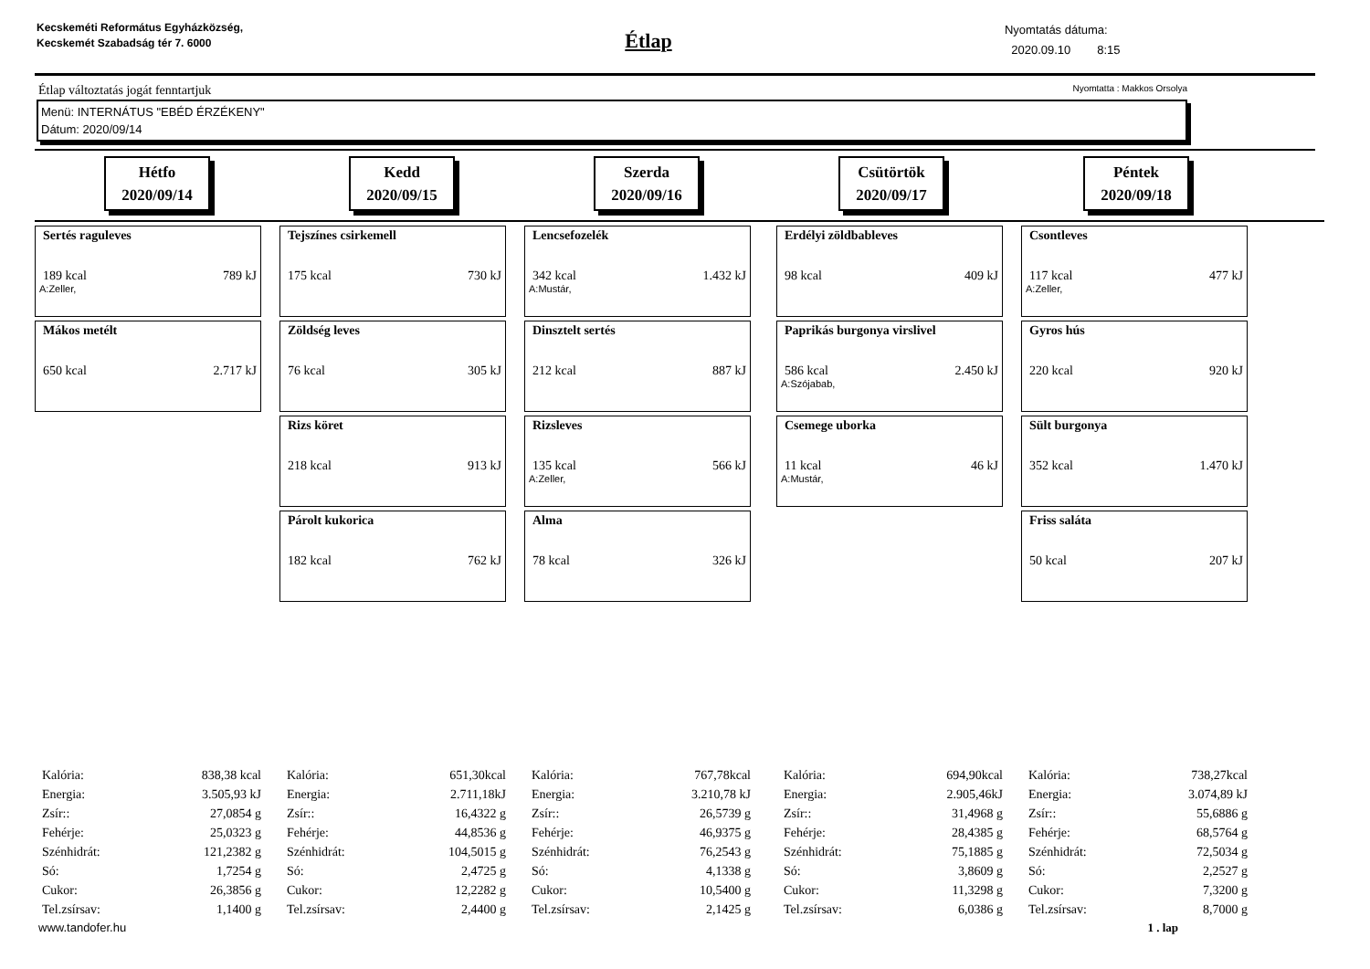Kecskeméti Református Egyházközség, Kecskemét Szabadság tér 7. 6000
Étlap
Nyomtatás dátuma:
2020.09.10 8:15
Étlap változtatás jogát fenntartjuk Nyomtatta : Makkos Orsolya
Menü: INTERNÁTUS "EBÉD ÉRZÉKENY"
Dátum: 2020/09/14
Hétfo
2020/09/14
Kedd
2020/09/15
Szerda
2020/09/16
Csütörtök
2020/09/17
Péntek
2020/09/18
Sertés raguleves
189 kcal 789 kJ
A:Zeller,
Mákos metélt
650 kcal 2.717 kJ
Tejszínes csirkemell
175 kcal 730 kJ
Zöldség leves
76 kcal 305 kJ
Rizs köret
218 kcal 913 kJ
Párolt kukorica
182 kcal 762 kJ
Lencsefozelék
342 kcal 1.432 kJ
A:Mustár,
Dinsztelt sertés
212 kcal 887 kJ
Rizsleves
135 kcal 566 kJ
A:Zeller,
Alma
78 kcal 326 kJ
Erdélyi zöldbableves
98 kcal 409 kJ
Paprikás burgonya virslivel
586 kcal 2.450 kJ
A:Szójabab,
Csemege uborka
11 kcal 46 kJ
A:Mustár,
Csontleves
117 kcal 477 kJ
A:Zeller,
Gyros hús
220 kcal 920 kJ
Sült burgonya
352 kcal 1.470 kJ
Friss saláta
50 kcal 207 kJ
| Kalória: | 838,38 kcal |
| Energia: | 3.505,93 kJ |
| Zsír:: | 27,0854 g |
| Fehérje: | 25,0323 g |
| Szénhidrát: | 121,2382 g |
| Só: | 1,7254 g |
| Cukor: | 26,3856 g |
| Tel.zsírsav: | 1,1400 g |
| Kalória: | 651,30kcal |
| Energia: | 2.711,18kJ |
| Zsír:: | 16,4322 g |
| Fehérje: | 44,8536 g |
| Szénhidrát: | 104,5015 g |
| Só: | 2,4725 g |
| Cukor: | 12,2282 g |
| Tel.zsírsav: | 2,4400 g |
| Kalória: | 767,78kcal |
| Energia: | 3.210,78 kJ |
| Zsír:: | 26,5739 g |
| Fehérje: | 46,9375 g |
| Szénhidrát: | 76,2543 g |
| Só: | 4,1338 g |
| Cukor: | 10,5400 g |
| Tel.zsírsav: | 2,1425 g |
| Kalória: | 694,90kcal |
| Energia: | 2.905,46kJ |
| Zsír:: | 31,4968 g |
| Fehérje: | 28,4385 g |
| Szénhidrát: | 75,1885 g |
| Só: | 3,8609 g |
| Cukor: | 11,3298 g |
| Tel.zsírsav: | 6,0386 g |
| Kalória: | 738,27kcal |
| Energia: | 3.074,89 kJ |
| Zsír:: | 55,6886 g |
| Fehérje: | 68,5764 g |
| Szénhidrát: | 72,5034 g |
| Só: | 2,2527 g |
| Cukor: | 7,3200 g |
| Tel.zsírsav: | 8,7000 g |
www.tandofer.hu 1 . lap